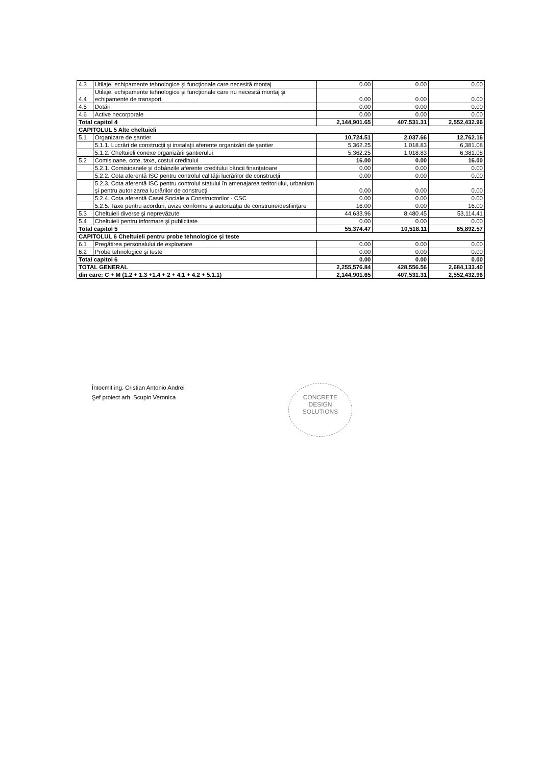| 4.3 | Utilaje, echipamente tehnologice şi funcţionale care necesită montaj | 0.00 | 0.00 | 0.00 |
| 4.4 | Utilaje, echipamente tehnologice şi funcţionale care nu necesită montaj şi echipamente de transport | 0.00 | 0.00 | 0.00 |
| 4.5 | Dotări | 0.00 | 0.00 | 0.00 |
| 4.6 | Active necorporale | 0.00 | 0.00 | 0.00 |
| Total capitol 4 | | 2,144,901.65 | 407,531.31 | 2,552,432.96 |
| CAPITOLUL 5 Alte cheltuieli | | | | |
| 5.1 | Organizare de şantier | 10,724.51 | 2,037.66 | 12,762.16 |
| | 5.1.1. Lucrări de construcţii şi instalaţii aferente organizării de şantier | 5,362.25 | 1,018.83 | 6,381.08 |
| | 5.1.2. Cheltuieli conexe organizării şantierului | 5,362.25 | 1,018.83 | 6,381.08 |
| 5.2 | Comisioane, cote, taxe, costul creditului | 16.00 | 0.00 | 16.00 |
| | 5.2.1. Comisioanele şi dobânzile aferente creditului băncii finanţatoare | 0.00 | 0.00 | 0.00 |
| | 5.2.2. Cota aferentă ISC pentru controlul calităţii lucrărilor de construcţii | 0.00 | 0.00 | 0.00 |
| | 5.2.3. Cota aferentă ISC pentru controlul statului în amenajarea teritoriului, urbanism şi pentru autorizarea lucrărilor de construcţii | 0.00 | 0.00 | 0.00 |
| | 5.2.4. Cota aferentă Casei Sociale a Constructorilor - CSC | 0.00 | 0.00 | 0.00 |
| | 5.2.5. Taxe pentru acorduri, avize conforme şi autorizaţia de construire/desfiinţare | 16.00 | 0.00 | 16.00 |
| 5.3 | Cheltuieli diverse şi neprevăzute | 44,633.96 | 8,480.45 | 53,114.41 |
| 5.4 | Cheltuieli pentru informare şi publicitate | 0.00 | 0.00 | 0.00 |
| Total capitol 5 | | 55,374.47 | 10,518.11 | 65,892.57 |
| CAPITOLUL 6 Cheltuieli pentru probe tehnologice şi teste | | | | |
| 6.1 | Pregătirea personalului de exploatare | 0.00 | 0.00 | 0.00 |
| 6.2 | Probe tehnologice şi teste | 0.00 | 0.00 | 0.00 |
| Total capitol 6 | | 0.00 | 0.00 | 0.00 |
| TOTAL GENERAL | | 2,255,576.84 | 428,556.56 | 2,684,133.40 |
| din care: C + M (1.2 + 1.3 +1.4 + 2 + 4.1 + 4.2 + 5.1.1) | | 2,144,901.65 | 407,531.31 | 2,552,432.96 |
Întocmit ing. Cristian Antonio Andrei
Şef proiect arh. Scupin Veronica
CONCRETE
DESIGN
SOLUTIONS